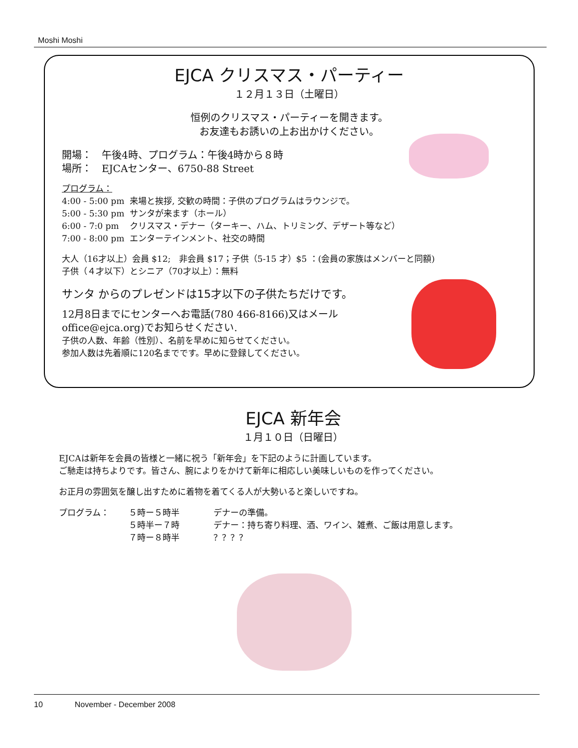Moshi Moshi
EJCA クリスマス・パーティー
１２月１３日（土曜日）
恒例のクリスマス・パーティーを開きます。
お友達もお誘いの上お出かけください。
開場：　午後4時、プログラム：午後4時から８時
場所：　EJCAセンター、6750-88 Street
プログラム：
4:00 - 5:00 pm 来場と挨拶, 交歓の時間：子供のプログラムはラウンジで。
5:00 - 5:30 pm サンタが来ます（ホール）
6:00 - 7:0 pm クリスマス・デナー（ターキー、ハム、トリミング、デザート等など）
7:00 - 8:00 pm エンターテインメント、社交の時間
大人（16才以上）会員 $12;　非会員 $17；子供（5-15 才）$5 ：(会員の家族はメンバーと同額)
子供（４才以下）とシニア（70才以上）：無料
サンタ からのプレゼンドは15才以下の子供たちだけです。
12月8日までにセンターへお電話(780 466-8166)又はメール
office@ejca.org)でお知らせください.
子供の人数、年齢（性別）、名前を早めに知らせてください。
参加人数は先着順に120名までです。早めに登録してください。
EJCA 新年会
１月１０日（日曜日）
EJCAは新年を会員の皆様と一緒に祝う「新年会」を下記のように計画しています。
ご馳走は持ちよりです。皆さん、腕によりをかけて新年に相応しい美味しいものを作ってください。
お正月の雰囲気を醸し出すために着物を着てくる人が大勢いると楽しいですね。
プログラム： ５時ー５時半
５時半ー７時
７時ー８時半 デナーの準備。
デナー：持ち寄り料理、酒、ワイン、雑煮、ご飯は用意します。
？？？？
10　　　　November - December 2008